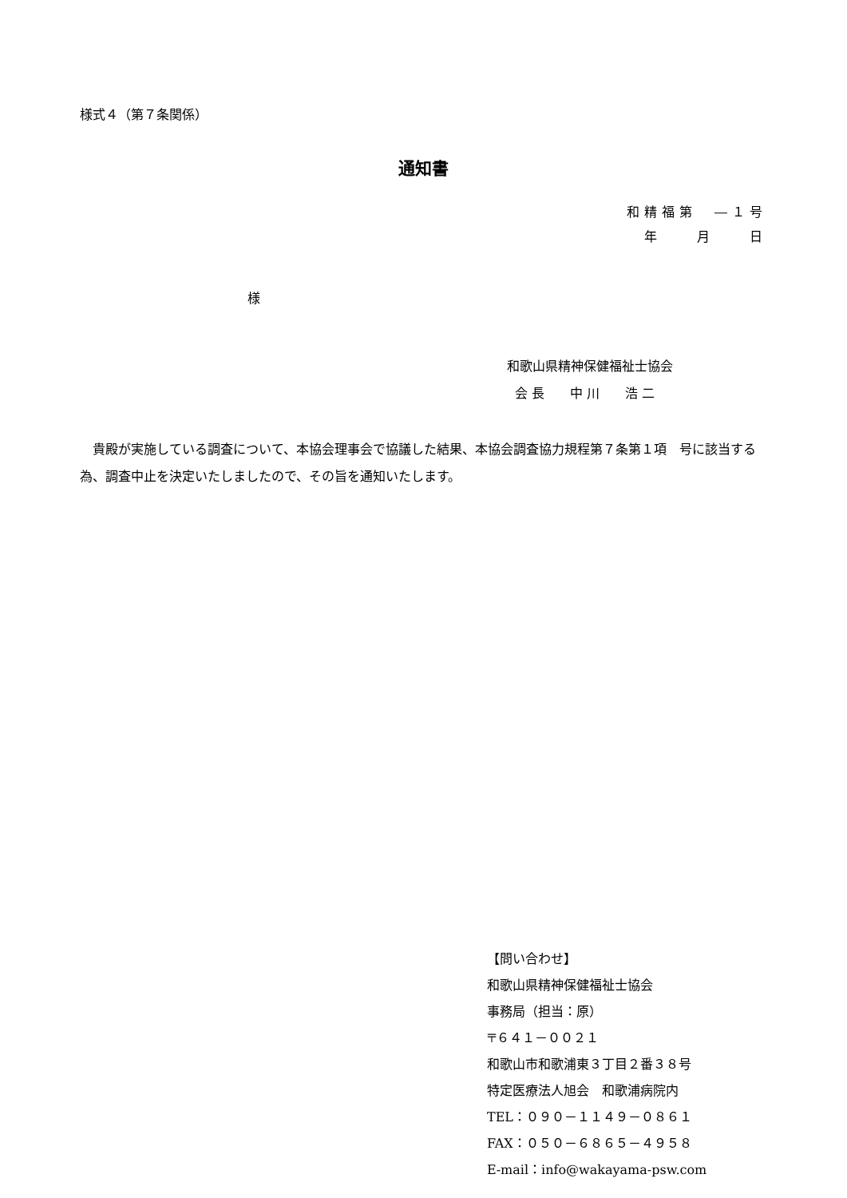様式４（第７条関係）
通知書
和精福第　―１号
年　　月　　日
様
和歌山県精神保健福祉士協会
会 長　　中 川　　浩 二
　貴殿が実施している調査について、本協会理事会で協議した結果、本協会調査協力規程第７条第１項　号に該当する為、調査中止を決定いたしましたので、その旨を通知いたします。
【問い合わせ】
和歌山県精神保健福祉士協会
事務局（担当：原）
〒６４１－００２１
和歌山市和歌浦東３丁目２番３８号
特定医療法人旭会　和歌浦病院内
TEL：０９０－１１４９－０８６１
FAX：０５０－６８６５－４９５８
E‐mail：info@wakayama-psw.com